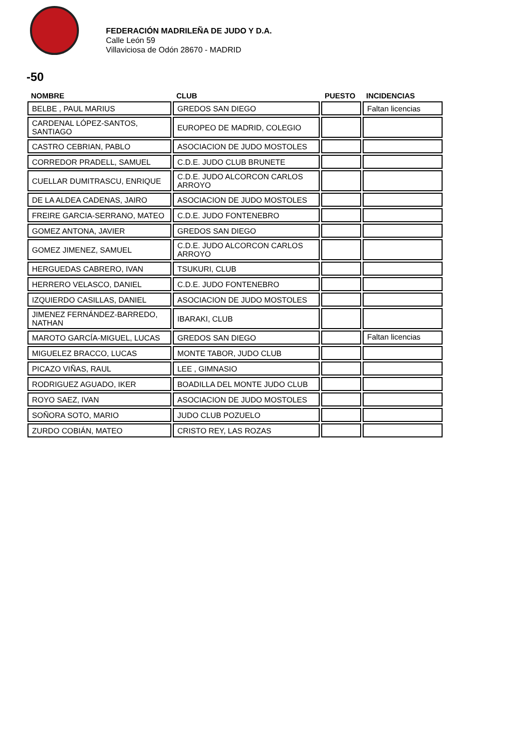FEDERACIÓN MADRILEÑA DE JUDO Y D.A.
Calle León 59
Villaviciosa de Odón 28670 - MADRID
-50
| NOMBRE | CLUB | PUESTO | INCIDENCIAS |
| --- | --- | --- | --- |
| BELBE , PAUL MARIUS | GREDOS SAN DIEGO | | Faltan licencias |
| CARDENAL LÓPEZ-SANTOS, SANTIAGO | EUROPEO DE MADRID, COLEGIO | | |
| CASTRO CEBRIAN, PABLO | ASOCIACION DE JUDO MOSTOLES | | |
| CORREDOR PRADELL, SAMUEL | C.D.E. JUDO CLUB BRUNETE | | |
| CUELLAR DUMITRASCU, ENRIQUE | C.D.E. JUDO ALCORCON CARLOS ARROYO | | |
| DE LA ALDEA CADENAS, JAIRO | ASOCIACION DE JUDO MOSTOLES | | |
| FREIRE GARCIA-SERRANO, MATEO | C.D.E. JUDO FONTENEBRO | | |
| GOMEZ ANTONA, JAVIER | GREDOS SAN DIEGO | | |
| GOMEZ JIMENEZ, SAMUEL | C.D.E. JUDO ALCORCON CARLOS ARROYO | | |
| HERGUEDAS CABRERO, IVAN | TSUKURI, CLUB | | |
| HERRERO VELASCO, DANIEL | C.D.E. JUDO FONTENEBRO | | |
| IZQUIERDO CASILLAS, DANIEL | ASOCIACION DE JUDO MOSTOLES | | |
| JIMENEZ FERNÁNDEZ-BARREDO, NATHAN | IBARAKI, CLUB | | |
| MAROTO GARCÍA-MIGUEL, LUCAS | GREDOS SAN DIEGO | | Faltan licencias |
| MIGUELEZ BRACCO, LUCAS | MONTE TABOR, JUDO CLUB | | |
| PICAZO VIÑAS, RAUL | LEE , GIMNASIO | | |
| RODRIGUEZ AGUADO, IKER | BOADILLA DEL MONTE JUDO CLUB | | |
| ROYO SAEZ, IVAN | ASOCIACION DE JUDO MOSTOLES | | |
| SOÑORA SOTO, MARIO | JUDO CLUB POZUELO | | |
| ZURDO COBIÁN, MATEO | CRISTO REY, LAS ROZAS | | |